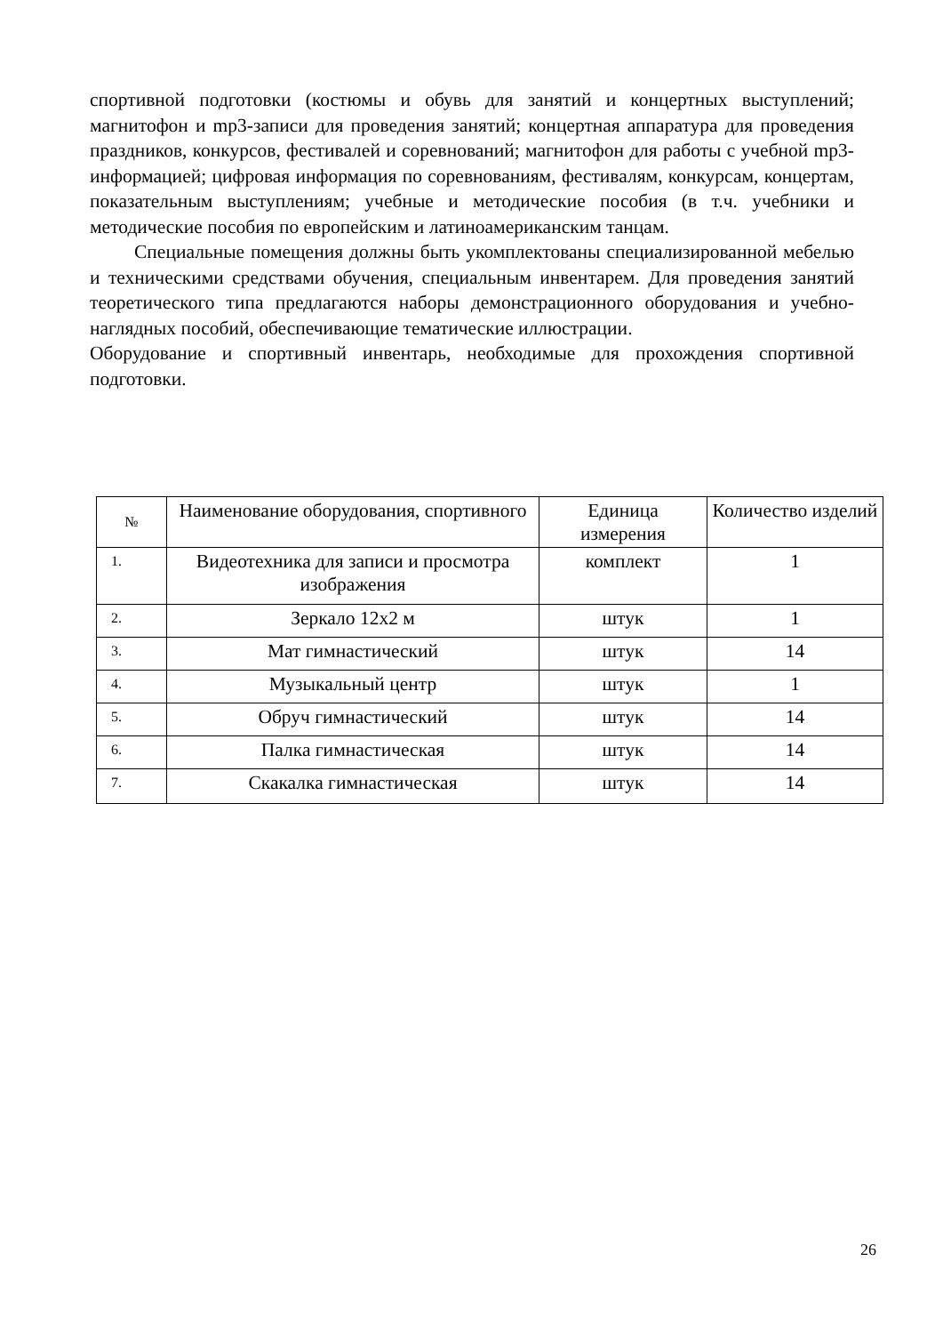спортивной подготовки (костюмы и обувь для занятий и концертных выступлений; магнитофон и mp3-записи для проведения занятий; концертная аппаратура для проведения праздников, конкурсов, фестивалей и соревнований; магнитофон для работы с учебной mp3-информацией; цифровая информация по соревнованиям, фестивалям, конкурсам, концертам, показательным выступлениям; учебные и методические пособия (в т.ч. учебники и методические пособия по европейским и латиноамериканским танцам.
Специальные помещения должны быть укомплектованы специализированной мебелью и техническими средствами обучения, специальным инвентарем. Для проведения занятий теоретического типа предлагаются наборы демонстрационного оборудования и учебно- наглядных пособий, обеспечивающие тематические иллюстрации.
Оборудование и спортивный инвентарь, необходимые для прохождения спортивной подготовки.
| № | Наименование оборудования, спортивного | Единица измерения | Количество изделий |
| --- | --- | --- | --- |
| 1. | Видеотехника для записи и просмотра изображения | комплект | 1 |
| 2. | Зеркало 12х2 м | штук | 1 |
| 3. | Мат гимнастический | штук | 14 |
| 4. | Музыкальный центр | штук | 1 |
| 5. | Обруч гимнастический | штук | 14 |
| 6. | Палка гимнастическая | штук | 14 |
| 7. | Скакалка гимнастическая | штук | 14 |
26